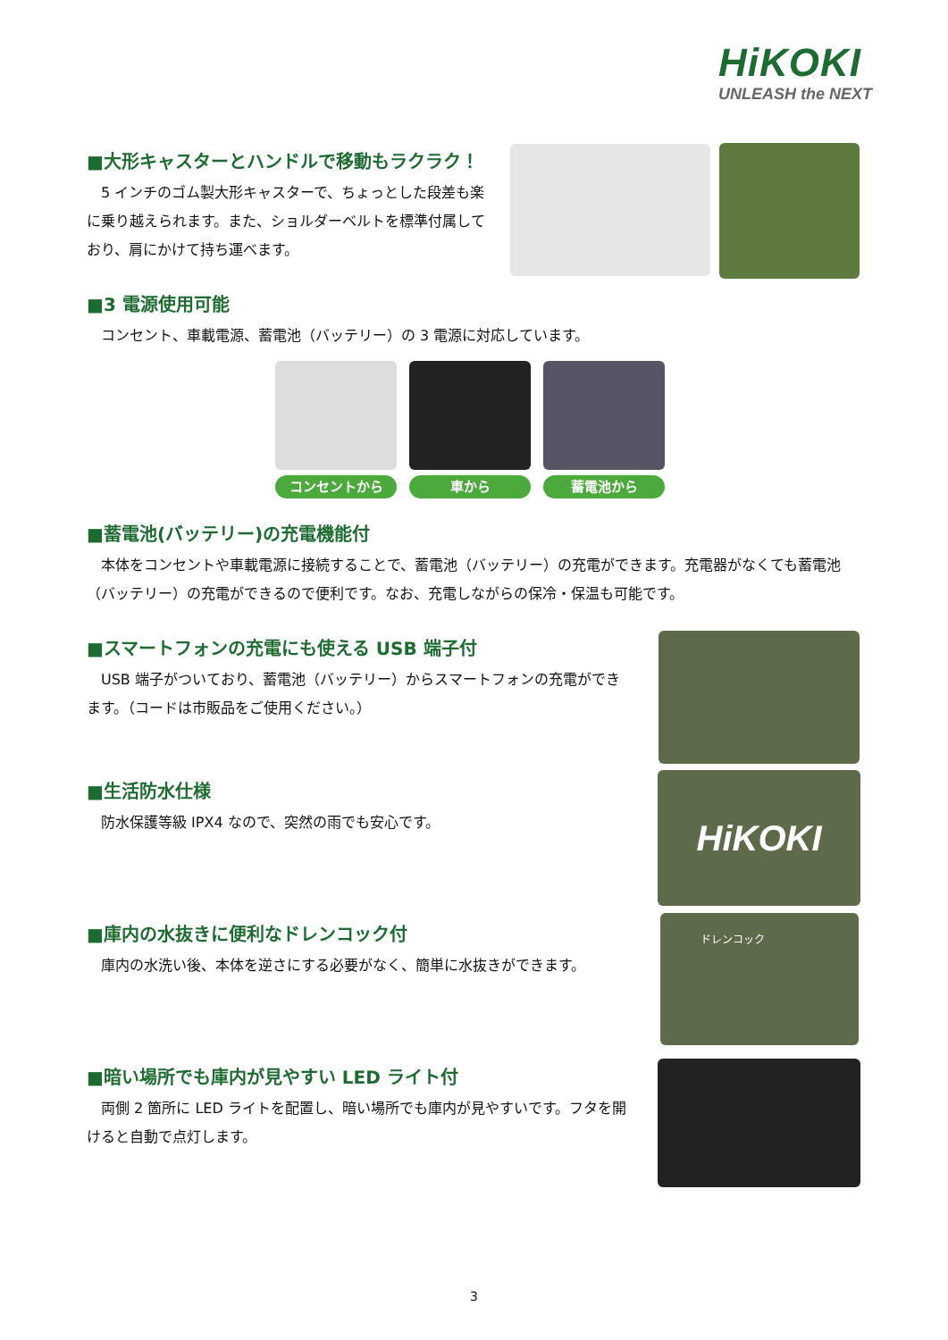HiKOKI
UNLEASH the NEXT
■大形キャスターとハンドルで移動もラクラク！
5 インチのゴム製大形キャスターで、ちょっとした段差も楽に乗り越えられます。また、ショルダーベルトを標準付属しており、肩にかけて持ち運べます。
■3 電源使用可能
コンセント、車載電源、蓄電池（バッテリー）の 3 電源に対応しています。
コンセントから 車から 蓄電池から
■蓄電池(バッテリー)の充電機能付
本体をコンセントや車載電源に接続することで、蓄電池（バッテリー）の充電ができます。充電器がなくても蓄電池（バッテリー）の充電ができるので便利です。なお、充電しながらの保冷・保温も可能です。
■スマートフォンの充電にも使える USB 端子付
USB 端子がついており、蓄電池（バッテリー）からスマートフォンの充電ができます。（コードは市販品をご使用ください。）
■生活防水仕様
防水保護等級 IPX4 なので、突然の雨でも安心です。
HiKOKI
■庫内の水抜きに便利なドレンコック付
庫内の水洗い後、本体を逆さにする必要がなく、簡単に水抜きができます。
ドレンコック
■暗い場所でも庫内が見やすい LED ライト付
両側 2 箇所に LED ライトを配置し、暗い場所でも庫内が見やすいです。フタを開けると自動で点灯します。
3